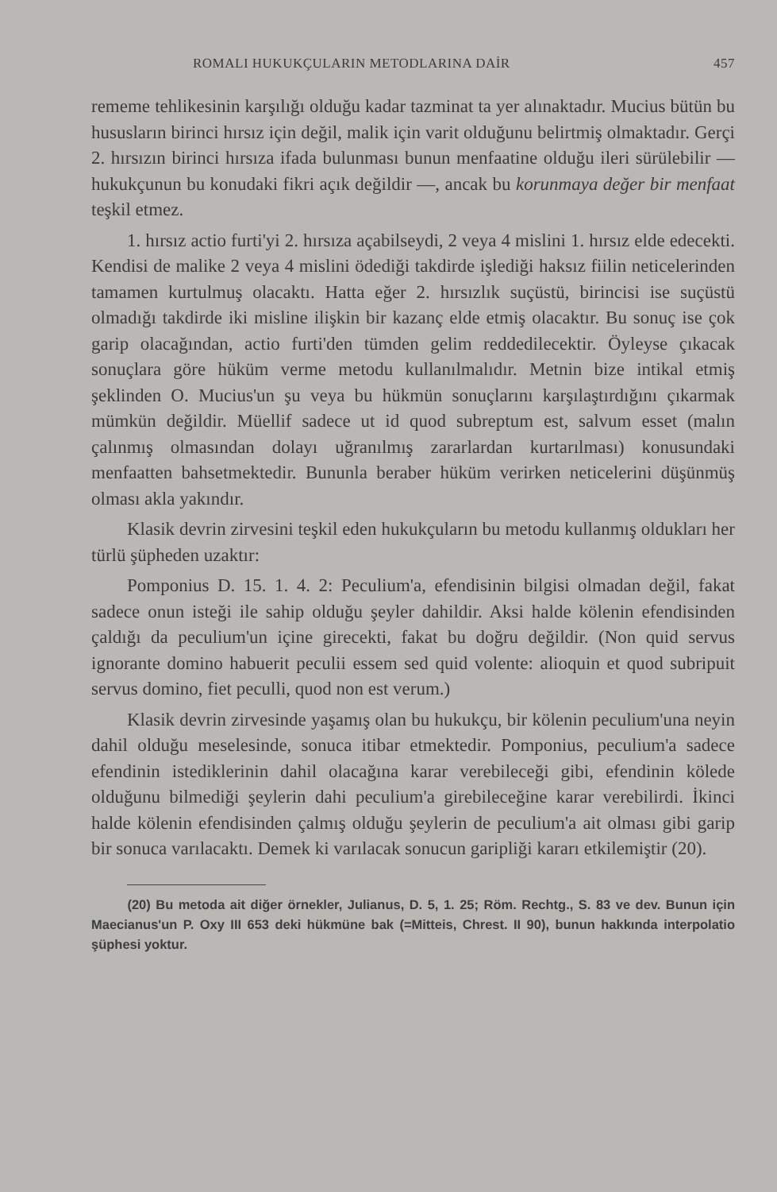ROMALI HUKUKÇULARIN METODLARINA DAİR 457
rememe tehlikesinin karşılığı olduğu kadar tazminat ta yer alınaktadır. Mucius bütün bu hususların birinci hırsız için değil, malik için varit olduğunu belirtmiş olmaktadır. Gerçi 2. hırsızın birinci hırsıza ifada bulunması bunun menfaatine olduğu ileri sürülebilir — hukukçunun bu konudaki fikri açık değildir —, ancak bu korunmaya değer bir menfaat teşkil etmez.
1. hırsız actio furti'yi 2. hırsıza açabilseydi, 2 veya 4 mislini 1. hırsız elde edecekti. Kendisi de malike 2 veya 4 mislini ödediği takdirde işlediği haksız fiilin neticelerinden tamamen kurtulmuş olacaktı. Hatta eğer 2. hırsızlık suçüstü, birincisi ise suçüstü olmadığı takdirde iki misline ilişkin bir kazanç elde etmiş olacaktır. Bu sonuç ise çok garip olacağından, actio furti'den tümden gelim reddedilecektir. Öyleyse çıkacak sonuçlara göre hüküm verme metodu kullanılmalıdır. Metnin bize intikal etmiş şeklinden O. Mucius'un şu veya bu hükmün sonuçlarını karşılaştırdığını çıkarmak mümkün değildir. Müellif sadece ut id quod subreptum est, salvum esset (malın çalınmış olmasından dolayı uğranılmış zararlardan kurtarılması) konusundaki menfaatten bahsetmektedir. Bununla beraber hüküm verirken neticelerini düşünmüş olması akla yakındır.
Klasik devrin zirvesini teşkil eden hukukçuların bu metodu kullanmış oldukları her türlü şüpheden uzaktır:
Pomponius D. 15. 1. 4. 2: Peculium'a, efendisinin bilgisi olmadan değil, fakat sadece onun isteği ile sahip olduğu şeyler dahildir. Aksi halde kölenin efendisinden çaldığı da peculium'un içine girecekti, fakat bu doğru değildir. (Non quid servus ignorante domino habuerit peculii essem sed quid volente: alioquin et quod subripuit servus domino, fiet peculli, quod non est verum.)
Klasik devrin zirvesinde yaşamış olan bu hukukçu, bir kölenin peculium'una neyin dahil olduğu meselesinde, sonuca itibar etmektedir. Pomponius, peculium'a sadece efendinin istediklerinin dahil olacağına karar verebileceği gibi, efendinin kölede olduğunu bilmediği şeylerin dahi peculium'a girebileceğine karar verebilirdi. İkinci halde kölenin efendisinden çalmış olduğu şeylerin de peculium'a ait olması gibi garip bir sonuca varılacaktı. Demek ki varılacak sonucun garipliği kararı etkilemiştir (20).
(20) Bu metoda ait diğer örnekler, Julianus, D. 5, 1. 25; Röm. Rechtg., S. 83 ve dev. Bunun için Maecianus'un P. Oxy III 653 deki hükmüne bak (=Mitteis, Chrest. II 90), bunun hakkında interpolatio şüphesi yoktur.